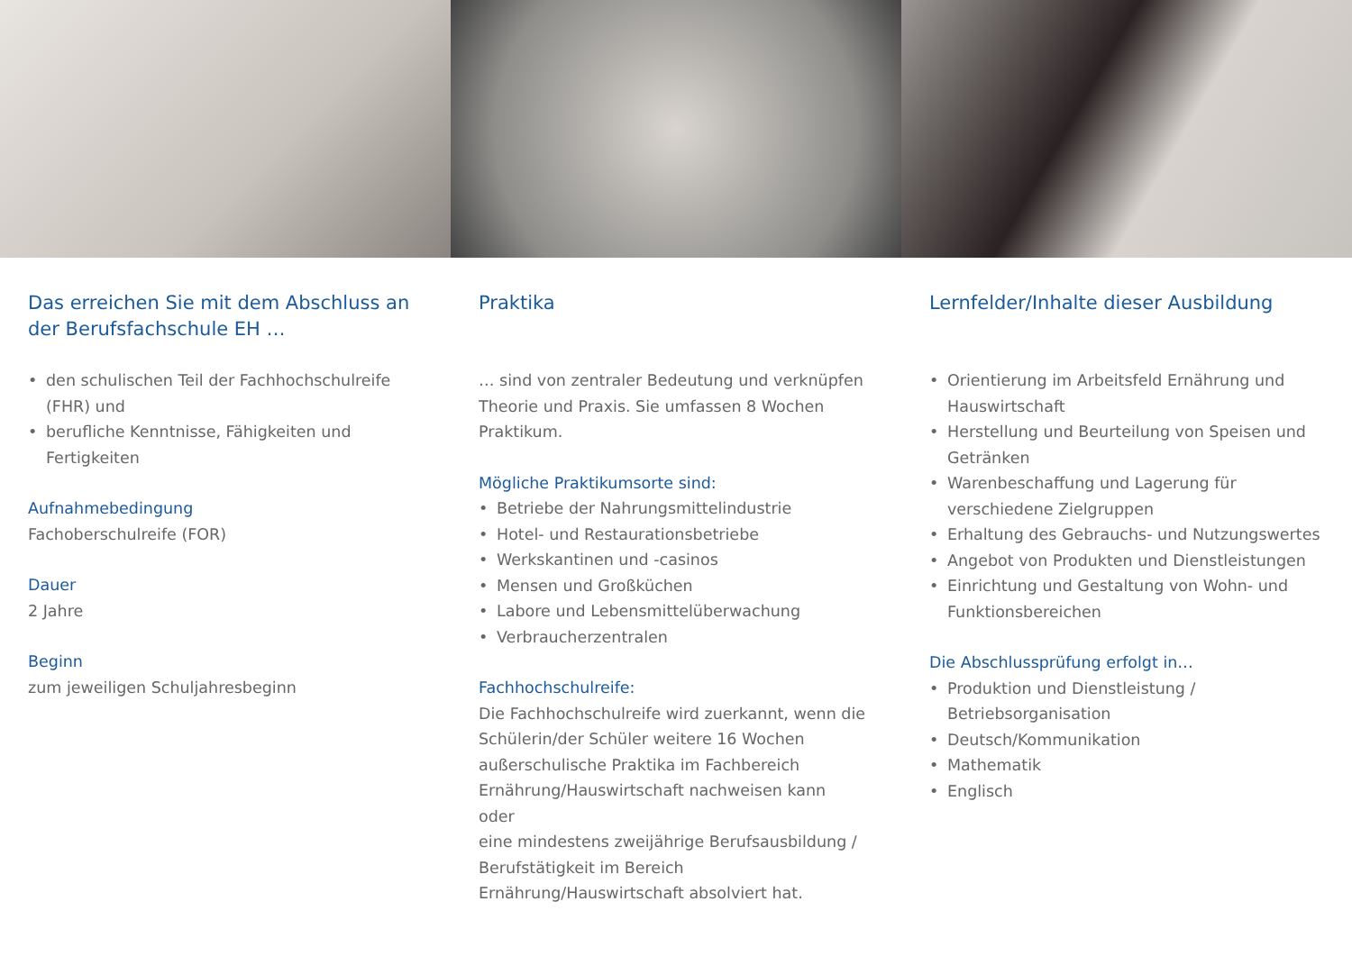Das erreichen Sie mit dem Abschluss an der Berufsfachschule EH …
• den schulischen Teil der Fachhochschulreife (FHR) und
• berufliche Kenntnisse, Fähigkeiten und Fertigkeiten
Aufnahmebedingung
Fachoberschulreife (FOR)
Dauer
2 Jahre
Beginn
zum jeweiligen Schuljahresbeginn
Praktika
… sind von zentraler Bedeutung und verknüpfen Theorie und Praxis. Sie umfassen 8 Wochen Praktikum.
Mögliche Praktikumsorte sind:
• Betriebe der Nahrungsmittelindustrie
• Hotel- und Restaurationsbetriebe
• Werkskantinen und -casinos
• Mensen und Großküchen
• Labore und Lebensmittelüberwachung
• Verbraucherzentralen
Fachhochschulreife:
Die Fachhochschulreife wird zuerkannt, wenn die Schülerin/der Schüler weitere 16 Wochen außerschulische Praktika im Fachbereich Ernährung/Hauswirtschaft nachweisen kann
oder
eine mindestens zweijährige Berufsausbildung / Berufstätigkeit im Bereich Ernährung/Hauswirtschaft absolviert hat.
Lernfelder/Inhalte dieser Ausbildung
• Orientierung im Arbeitsfeld Ernährung und Hauswirtschaft
• Herstellung und Beurteilung von Speisen und Getränken
• Warenbeschaffung und Lagerung für verschiedene Zielgruppen
• Erhaltung des Gebrauchs- und Nutzungswertes
• Angebot von Produkten und Dienstleistungen
• Einrichtung und Gestaltung von Wohn- und Funktionsbereichen
Die Abschlussprüfung erfolgt in…
• Produktion und Dienstleistung / Betriebsorganisation
• Deutsch/Kommunikation
• Mathematik
• Englisch